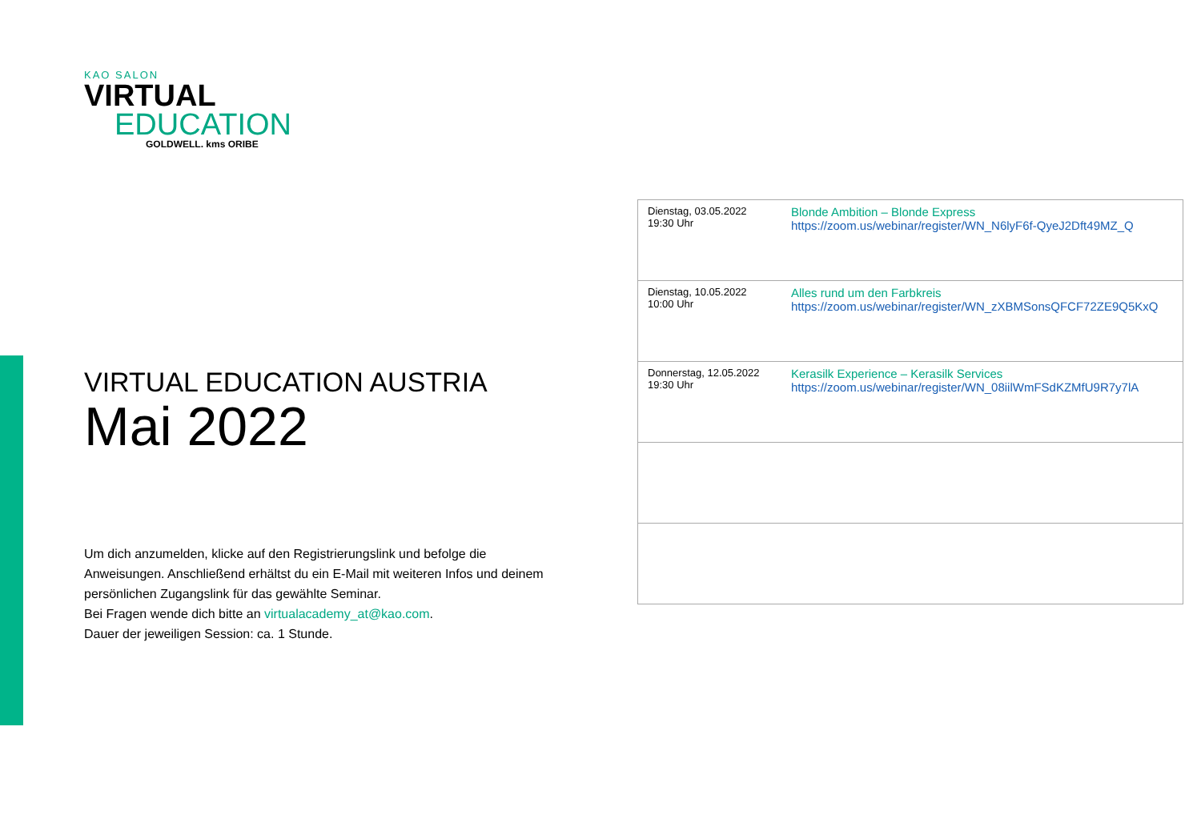KAO SALON
VIRTUAL
EDUCATION
GOLDWELL. kms ORIBE
VIRTUAL EDUCATION AUSTRIA
Mai 2022
Um dich anzumelden, klicke auf den Registrierungslink und befolge die Anweisungen. Anschließend erhältst du ein E-Mail mit weiteren Infos und deinem persönlichen Zugangslink für das gewählte Seminar.
Bei Fragen wende dich bitte an virtualacademy_at@kao.com.
Dauer der jeweiligen Session: ca. 1 Stunde.
| Dienstag, 03.05.2022 19:30 Uhr | Blonde Ambition – Blonde Express https://zoom.us/webinar/register/WN_N6lyF6f-QyeJ2Dft49MZ_Q |
| Dienstag, 10.05.2022 10:00 Uhr | Alles rund um den Farbkreis https://zoom.us/webinar/register/WN_zXBMSonsQFCF72ZE9Q5KxQ |
| Donnerstag, 12.05.2022 19:30 Uhr | Kerasilk Experience – Kerasilk Services https://zoom.us/webinar/register/WN_08iilWmFSdKZMfU9R7y7lA |